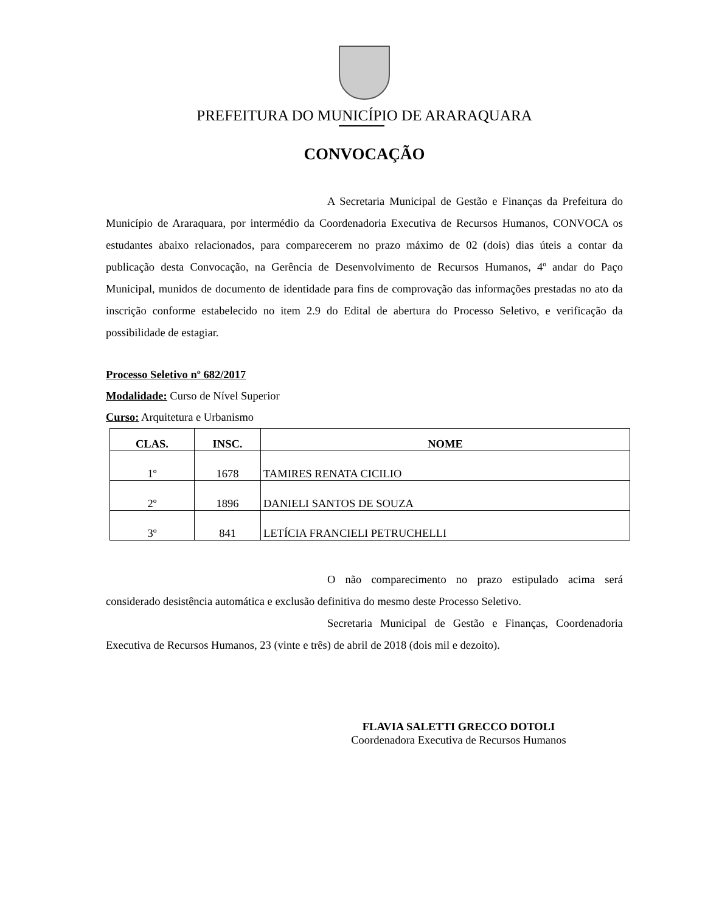PREFEITURA DO MUNICÍPIO DE ARARAQUARA
CONVOCAÇÃO
A Secretaria Municipal de Gestão e Finanças da Prefeitura do Município de Araraquara, por intermédio da Coordenadoria Executiva de Recursos Humanos, CONVOCA os estudantes abaixo relacionados, para comparecerem no prazo máximo de 02 (dois) dias úteis a contar da publicação desta Convocação, na Gerência de Desenvolvimento de Recursos Humanos, 4º andar do Paço Municipal, munidos de documento de identidade para fins de comprovação das informações prestadas no ato da inscrição conforme estabelecido no item 2.9 do Edital de abertura do Processo Seletivo, e verificação da possibilidade de estagiar.
Processo Seletivo nº 682/2017
Modalidade: Curso de Nível Superior
Curso: Arquitetura e Urbanismo
| CLAS. | INSC. | NOME |
| --- | --- | --- |
| 1º | 1678 | TAMIRES RENATA CICILIO |
| 2º | 1896 | DANIELI SANTOS DE SOUZA |
| 3º | 841 | LETÍCIA FRANCIELI PETRUCHELLI |
O não comparecimento no prazo estipulado acima será considerado desistência automática e exclusão definitiva do mesmo deste Processo Seletivo.
Secretaria Municipal de Gestão e Finanças, Coordenadoria Executiva de Recursos Humanos, 23 (vinte e três) de abril de 2018 (dois mil e dezoito).
FLAVIA SALETTI GRECCO DOTOLI
Coordenadora Executiva de Recursos Humanos